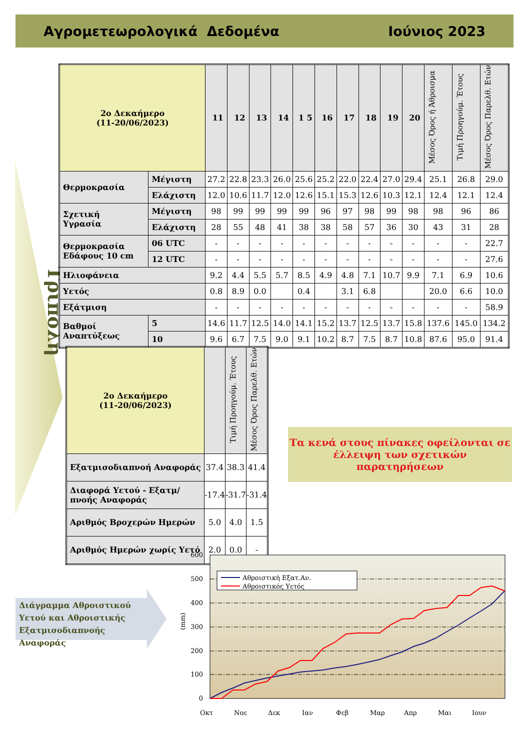Αγρομετεωρολογικά Δεδομένα Ιούνιος 2023
Τρίπολη
| 2ο Δεκαήμερο (11-20/06/2023) | | 11 | 12 | 13 | 14 | 1 5 | 16 | 17 | 18 | 19 | 20 | Μέσος Όρος ή Άθροισμα | Τιμή Προηγούμ. Έτους | Μέσος Όρος Παρελθ. Ετών |
| Θερμοκρασία | Μέγιστη | 27.2 | 22.8 | 23.3 | 26.0 | 25.6 | 25.2 | 22.0 | 22.4 | 27.0 | 29.4 | 25.1 | 26.8 | 29.0 |
| | Ελάχιστη | 12.0 | 10.6 | 11.7 | 12.0 | 12.6 | 15.1 | 15.3 | 12.6 | 10.3 | 12.1 | 12.4 | 12.1 | 12.4 |
| Σχετική Υγρασία | Μέγιστη | 98 | 99 | 99 | 99 | 99 | 96 | 97 | 98 | 99 | 98 | 98 | 96 | 86 |
| | Ελάχιστη | 28 | 55 | 48 | 41 | 38 | 38 | 58 | 57 | 36 | 30 | 43 | 31 | 28 |
| Θερμοκρασία Εδάφους 10 cm | 06 UTC | - | - | - | - | - | - | - | - | - | - | - | - | 22.7 |
| | 12 UTC | - | - | - | - | - | - | - | - | - | - | - | - | 27.6 |
| Ηλιοφάνεια | | 9.2 | 4.4 | 5.5 | 5.7 | 8.5 | 4.9 | 4.8 | 7.1 | 10.7 | 9.9 | 7.1 | 6.9 | 10.6 |
| Υετός | | 0.8 | 8.9 | 0.0 | | 0.4 | | 3.1 | 6.8 | | | 20.0 | 6.6 | 10.0 |
| Εξάτμιση | | - | - | - | - | - | - | - | - | - | - | - | - | 58.9 |
| Βαθμοί Αναπτύξεως | 5 | 14.6 | 11.7 | 12.5 | 14.0 | 14.1 | 15.2 | 13.7 | 12.5 | 13.7 | 15.8 | 137.6 | 145.0 | 134.2 |
| | 10 | 9.6 | 6.7 | 7.5 | 9.0 | 9.1 | 10.2 | 8.7 | 7.5 | 8.7 | 10.8 | 87.6 | 95.0 | 91.4 |
| 2ο Δεκαήμερο (11-20/06/2023) | | Τιμή Προηγούμ. Έτους | Μέσος Όρος Παρελθ. Ετών |
| Εξατμισοδιαπνοή Αναφοράς | 37.4 | 38.3 | 41.4 |
| Διαφορά Υετού - Εξατμ/πνοής Αναφοράς | -17.4 | -31.7 | -31.4 |
| Αριθμός Βροχερών Ημερών | 5.0 | 4.0 | 1.5 |
| Αριθμός Ημερών χωρίς Υετό | 2.0 | 0.0 | - |
Τα κενά στους πίνακες οφείλονται σε
έλλειψη των σχετικών παρατηρήσεων
Διάγραμμα Αθροιστικού Υετού και Αθροιστικής Εξατμισοδιαπνοής Αναφοράς
600
500
400
300
200
100
0
(mm)
Οκτ
Νοε
Δεκ
Ιαν
Φεβ
Μαρ
Απρ
Μαι
Ιουν
Αθροιστική Εξατ.Αν.
Αθροιστικός Υετός